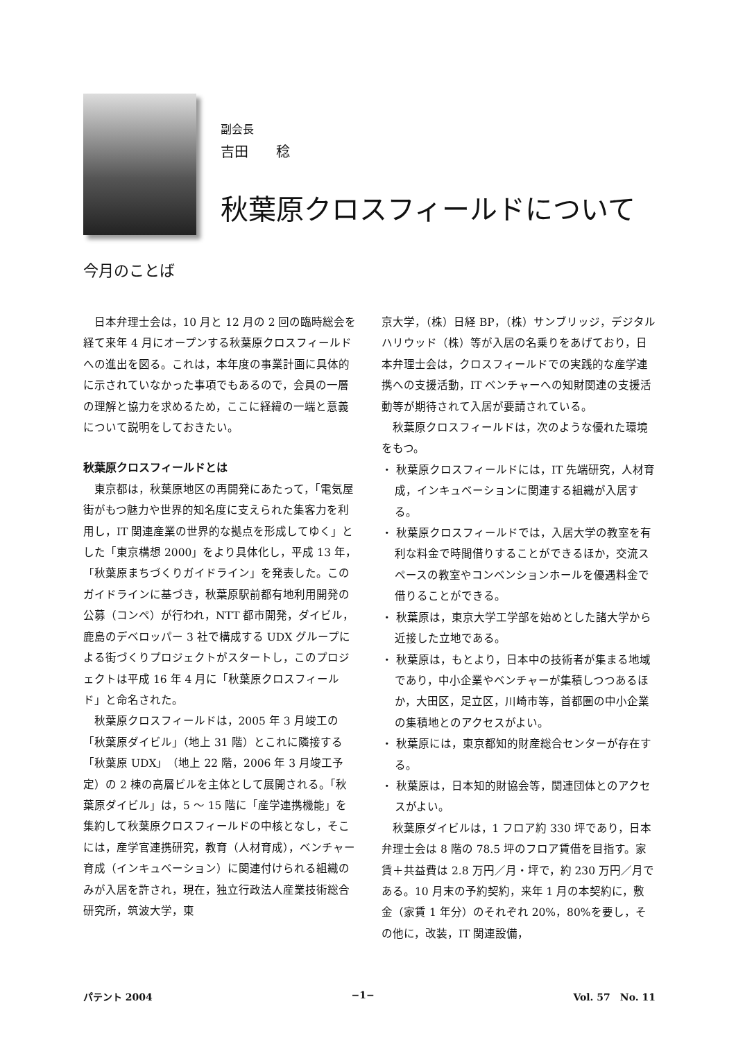副会長
吉田　　稔
秋葉原クロスフィールドについて
今月のことば
日本弁理士会は，10 月と 12 月の 2 回の臨時総会を経て来年 4 月にオープンする秋葉原クロスフィールドへの進出を図る。これは，本年度の事業計画に具体的に示されていなかった事項でもあるので，会員の一層の理解と協力を求めるため，ここに経緯の一端と意義について説明をしておきたい。
秋葉原クロスフィールドとは
東京都は，秋葉原地区の再開発にあたって，「電気屋街がもつ魅力や世界的知名度に支えられた集客力を利用し，IT 関連産業の世界的な拠点を形成してゆく」とした「東京構想 2000」をより具体化し，平成 13 年，「秋葉原まちづくりガイドライン」を発表した。このガイドラインに基づき，秋葉原駅前都有地利用開発の公募（コンペ）が行われ，NTT 都市開発，ダイビル，鹿島のデベロッパー 3 社で構成する UDX グループによる街づくりプロジェクトがスタートし，このプロジェクトは平成 16 年 4 月に「秋葉原クロスフィールド」と命名された。
秋葉原クロスフィールドは，2005 年 3 月竣工の「秋葉原ダイビル」（地上 31 階）とこれに隣接する「秋葉原 UDX」（地上 22 階，2006 年 3 月竣工予定）の 2 棟の高層ビルを主体として展開される。「秋葉原ダイビル」は，5 〜 15 階に「産学連携機能」を集約して秋葉原クロスフィールドの中核となし，そこには，産学官連携研究，教育（人材育成），ベンチャー育成（インキュベーション）に関連付けられる組織のみが入居を許され，現在，独立行政法人産業技術総合研究所，筑波大学，東
京大学，（株）日経 BP，（株）サンブリッジ，デジタルハリウッド（株）等が入居の名乗りをあげており，日本弁理士会は，クロスフィールドでの実践的な産学連携への支援活動，IT ベンチャーへの知財関連の支援活動等が期待されて入居が要請されている。
秋葉原クロスフィールドは，次のような優れた環境をもつ。
・ 秋葉原クロスフィールドには，IT 先端研究，人材育成，インキュベーションに関連する組織が入居する。
・ 秋葉原クロスフィールドでは，入居大学の教室を有利な料金で時間借りすることができるほか，交流スペースの教室やコンベンションホールを優遇料金で借りることができる。
・ 秋葉原は，東京大学工学部を始めとした諸大学から近接した立地である。
・ 秋葉原は，もとより，日本中の技術者が集まる地域であり，中小企業やベンチャーが集積しつつあるほか，大田区，足立区，川崎市等，首都圏の中小企業の集積地とのアクセスがよい。
・ 秋葉原には，東京都知的財産総合センターが存在する。
・ 秋葉原は，日本知的財協会等，関連団体とのアクセスがよい。
秋葉原ダイビルは，1 フロア約 330 坪であり，日本弁理士会は 8 階の 78.5 坪のフロア賃借を目指す。家賃＋共益費は 2.8 万円／月・坪で，約 230 万円／月である。10 月末の予約契約，来年 1 月の本契約に，敷金（家賃 1 年分）のそれぞれ 20%，80%を要し，その他に，改装，IT 関連設備，
パテント 2004 −1− Vol. 57　No. 11